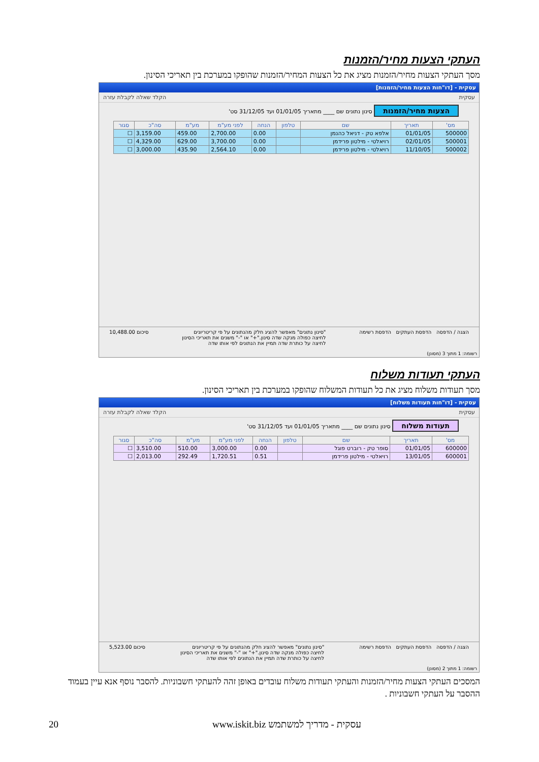העתקי הצעות מחיר/הזמנות
מסך העתקי הצעות מחיר/הזמנות מציג את כל הצעות המחיר/הזמנות שהופקו במערכת בין תאריכי הסינון.
עסקית - [דו"חות הצעות מחיר/הזמנות]
עסקית הקלד שאלה לקבלת עזרה
הצעות מחיר/הזמנות סינון נתונים שם ____ מתאריך 01/01/05 ועד 31/12/05 סט'
| מס' | תאריך | שם | טלפון | הנחה | לפני מע"מ | מע"מ | סה"כ | סגור |
| --- | --- | --- | --- | --- | --- | --- | --- | --- |
| 500000 | 01/01/05 | אלפא טק - דניאל כהנמן | | 0.00 | 2,700.00 | 459.00 | 3,159.00 | ☐ |
| 500001 | 02/01/05 | רויאלטי - מילטון פרידמן | | 0.00 | 3,700.00 | 629.00 | 4,329.00 | ☐ |
| 500002 | 11/10/05 | רויאלטי - מילטון פרידמן | | 0.00 | 2,564.10 | 435.90 | 3,000.00 | ☐ |
הצגה / הדפסה הדפסת העתקים הדפסת רשימה "סינון נתונים" מאפשר להציג חלק מהנתונים על פי קריטריונים
לחיצה כפולה מנקה שדה סינון."+" או "-" משנים את תאריכי הסינון
לחיצה על כותרת שדה תמיין את הנתונים לפי אותו שדה סיכום 10,488.00
רשומה: 1 מתוך 3 (מסונן)
העתקי תעודות משלוח
מסך תעודות משלוח מציג את כל תעודות המשלוח שהופקו במערכת בין תאריכי הסינון.
עסקית - [דו"חות תעודות משלוח]
עסקית הקלד שאלה לקבלת עזרה
תעודות משלוח סינון נתונים שם ____ מתאריך 01/01/05 ועד 31/12/05 סט'
| מס' | תאריך | שם | טלפון | הנחה | לפני מע"מ | מע"מ | סה"כ | סגור |
| --- | --- | --- | --- | --- | --- | --- | --- | --- |
| 600000 | 01/01/05 | סופר טק - רוברט פוגל | | 0.00 | 3,000.00 | 510.00 | 3,510.00 | ☐ |
| 600001 | 13/01/05 | רויאלטי - מילטון פרידמן | | 0.51 | 1,720.51 | 292.49 | 2,013.00 | ☐ |
הצגה / הדפסה הדפסת העתקים הדפסת רשימה "סינון נתונים" מאפשר להציג חלק מהנתונים על פי קריטריונים
לחיצה כפולה מנקה שדה סינון."+" או "-" משנים את תאריכי הסינון
לחיצה על כותרת שדה תמיין את הנתונים לפי אותו שדה סיכום 5,523.00
רשומה: 1 מתוך 2 (מסונן)
המסכים העתקי הצעות מחיר/הזמנות והעתקי תעודות משלוח עובדים באופן זהה להעתקי חשבוניות. להסבר נוסף אנא עיין בעמוד ההסבר על העתקי חשבוניות .
עסקית - מדריך למשתמש www.iskit.biz
20